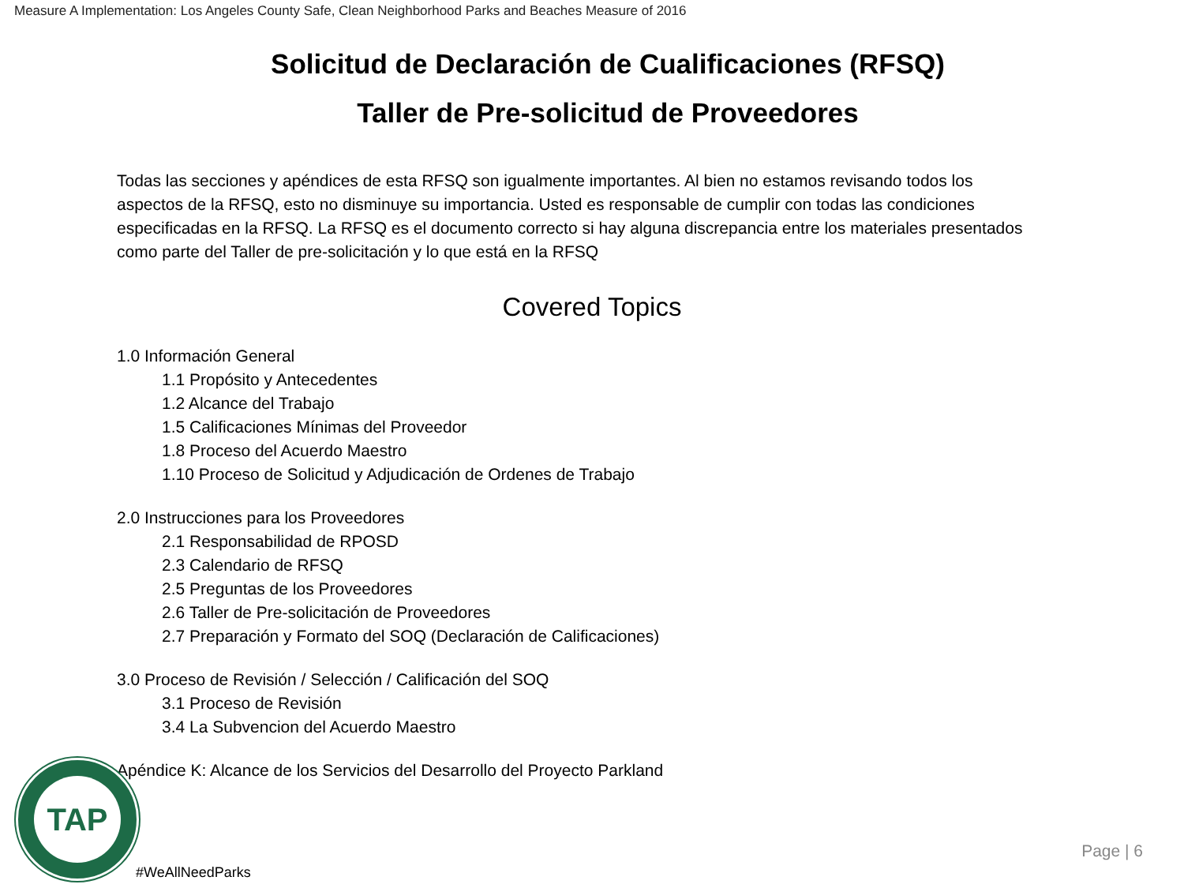Measure A Implementation: Los Angeles County Safe, Clean Neighborhood Parks and Beaches Measure of 2016
Solicitud de Declaración de Cualificaciones (RFSQ)
Taller de Pre-solicitud de Proveedores
Todas las secciones y apéndices de esta RFSQ son igualmente importantes. Al bien no estamos revisando todos los aspectos de la RFSQ, esto no disminuye su importancia. Usted es responsable de cumplir con todas las condiciones especificadas en la RFSQ. La RFSQ es el documento correcto si hay alguna discrepancia entre los materiales presentados como parte del Taller de pre-solicitación y lo que está en la RFSQ
Covered Topics
1.0 Información General
1.1 Propósito y Antecedentes
1.2 Alcance del Trabajo
1.5 Calificaciones Mínimas del Proveedor
1.8 Proceso del Acuerdo Maestro
1.10 Proceso de Solicitud y Adjudicación de Ordenes de Trabajo
2.0 Instrucciones para los Proveedores
2.1 Responsabilidad de RPOSD
2.3 Calendario de RFSQ
2.5 Preguntas de los Proveedores
2.6 Taller de Pre-solicitación de Proveedores
2.7 Preparación y Formato del SOQ (Declaración de Calificaciones)
3.0 Proceso de Revisión / Selección / Calificación del SOQ
3.1 Proceso de Revisión
3.4 La Subvencion del Acuerdo Maestro
Apéndice K: Alcance de los Servicios del Desarrollo del Proyecto Parkland
TAP
#WeAllNeedParks
Page | 6